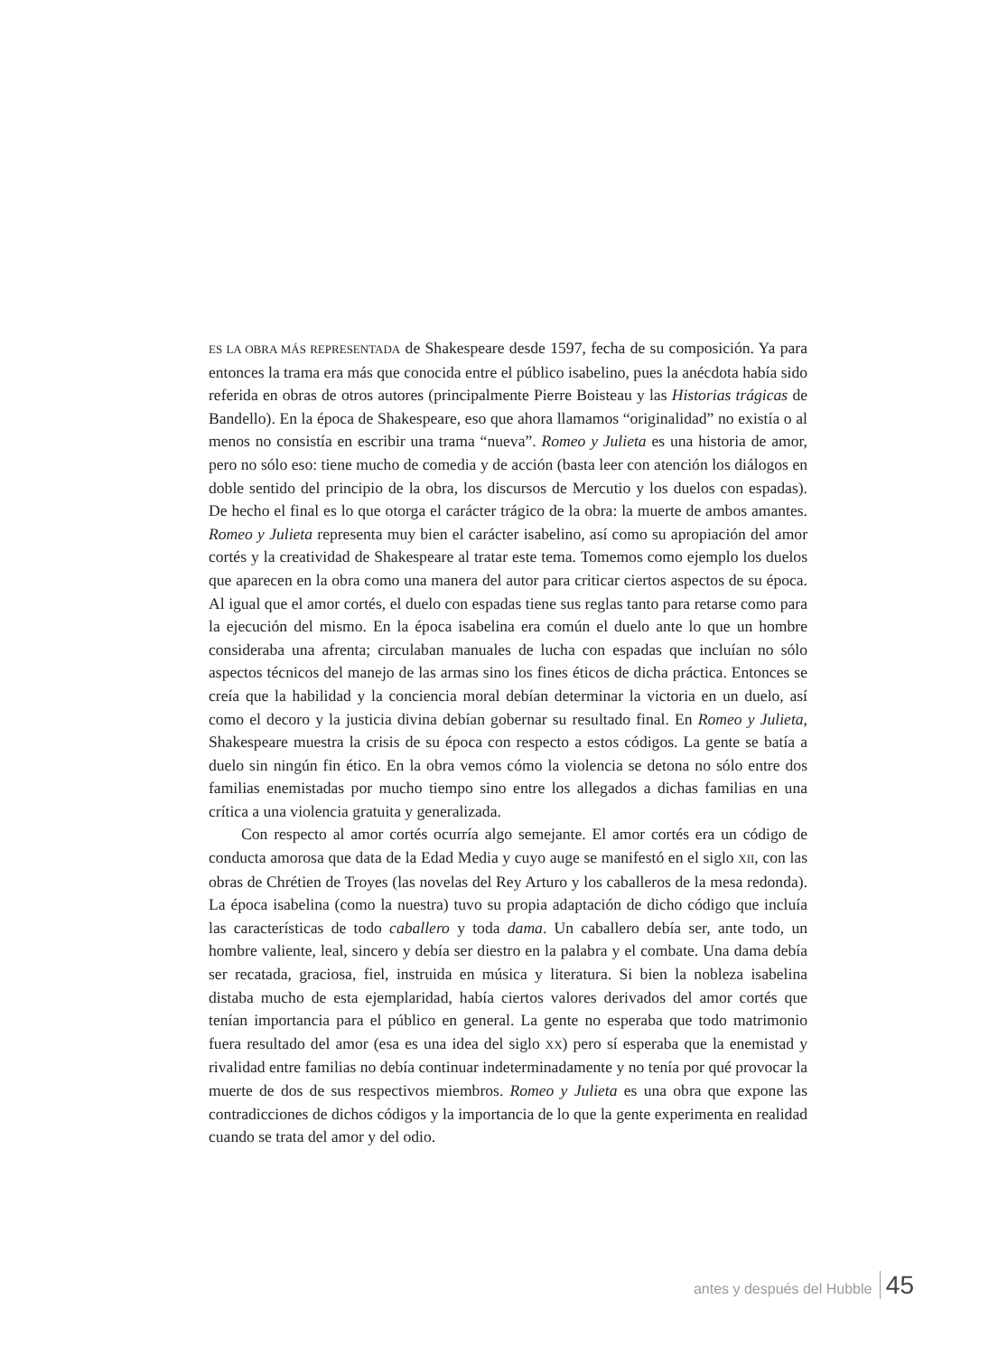ES LA OBRA MÁS REPRESENTADA de Shakespeare desde 1597, fecha de su composición. Ya para entonces la trama era más que conocida entre el público isabelino, pues la anécdota había sido referida en obras de otros autores (principalmente Pierre Boisteau y las Historias trágicas de Bandello). En la época de Shakespeare, eso que ahora llamamos “originalidad” no existía o al menos no consistía en escribir una trama “nueva”. Romeo y Julieta es una historia de amor, pero no sólo eso: tiene mucho de comedia y de acción (basta leer con atención los diálogos en doble sentido del principio de la obra, los discursos de Mercutio y los duelos con espadas). De hecho el final es lo que otorga el carácter trágico de la obra: la muerte de ambos amantes. Romeo y Julieta representa muy bien el carácter isabelino, así como su apropiación del amor cortés y la creatividad de Shakespeare al tratar este tema. Tomemos como ejemplo los duelos que aparecen en la obra como una manera del autor para criticar ciertos aspectos de su época. Al igual que el amor cortés, el duelo con espadas tiene sus reglas tanto para retarse como para la ejecución del mismo. En la época isabelina era común el duelo ante lo que un hombre consideraba una afrenta; circulaban manuales de lucha con espadas que incluían no sólo aspectos técnicos del manejo de las armas sino los fines éticos de dicha práctica. Entonces se creía que la habilidad y la conciencia moral debían determinar la victoria en un duelo, así como el decoro y la justicia divina debían gobernar su resultado final. En Romeo y Julieta, Shakespeare muestra la crisis de su época con respecto a estos códigos. La gente se batía a duelo sin ningún fin ético. En la obra vemos cómo la violencia se detona no sólo entre dos familias enemistadas por mucho tiempo sino entre los allegados a dichas familias en una crítica a una violencia gratuita y generalizada.
Con respecto al amor cortés ocurría algo semejante. El amor cortés era un código de conducta amorosa que data de la Edad Media y cuyo auge se manifestó en el siglo XII, con las obras de Chrétien de Troyes (las novelas del Rey Arturo y los caballeros de la mesa redonda). La época isabelina (como la nuestra) tuvo su propia adaptación de dicho código que incluía las características de todo caballero y toda dama. Un caballero debía ser, ante todo, un hombre valiente, leal, sincero y debía ser diestro en la palabra y el combate. Una dama debía ser recatada, graciosa, fiel, instruida en música y literatura. Si bien la nobleza isabelina distaba mucho de esta ejemplaridad, había ciertos valores derivados del amor cortés que tenían importancia para el público en general. La gente no esperaba que todo matrimonio fuera resultado del amor (esa es una idea del siglo XX) pero sí esperaba que la enemistad y rivalidad entre familias no debía continuar indeterminadamente y no tenía por qué provocar la muerte de dos de sus respectivos miembros. Romeo y Julieta es una obra que expone las contradicciones de dichos códigos y la importancia de lo que la gente experimenta en realidad cuando se trata del amor y del odio.
antes y después del Hubble 45